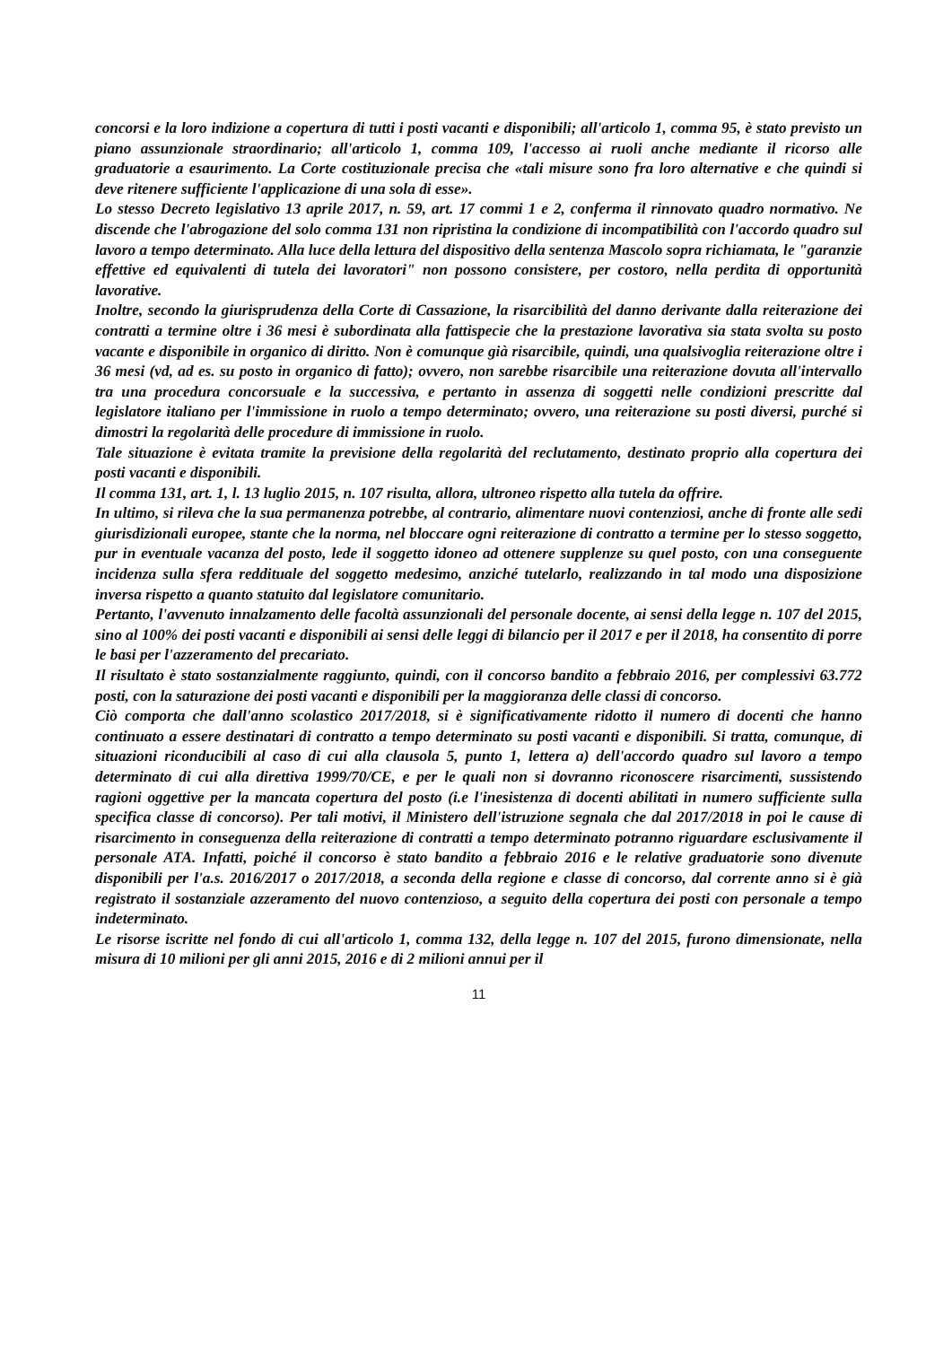concorsi e la loro indizione a copertura di tutti i posti vacanti e disponibili; all'articolo 1, comma 95, è stato previsto un piano assunzionale straordinario; all'articolo 1, comma 109, l'accesso ai ruoli anche mediante il ricorso alle graduatorie a esaurimento. La Corte costituzionale precisa che «tali misure sono fra loro alternative e che quindi si deve ritenere sufficiente l'applicazione di una sola di esse».
Lo stesso Decreto legislativo 13 aprile 2017, n. 59, art. 17 commi 1 e 2, conferma il rinnovato quadro normativo. Ne discende che l'abrogazione del solo comma 131 non ripristina la condizione di incompatibilità con l'accordo quadro sul lavoro a tempo determinato. Alla luce della lettura del dispositivo della sentenza Mascolo sopra richiamata, le "garanzie effettive ed equivalenti di tutela dei lavoratori" non possono consistere, per costoro, nella perdita di opportunità lavorative.
Inoltre, secondo la giurisprudenza della Corte di Cassazione, la risarcibilità del danno derivante dalla reiterazione dei contratti a termine oltre i 36 mesi è subordinata alla fattispecie che la prestazione lavorativa sia stata svolta su posto vacante e disponibile in organico di diritto. Non è comunque già risarcibile, quindi, una qualsivoglia reiterazione oltre i 36 mesi (vd, ad es. su posto in organico di fatto); ovvero, non sarebbe risarcibile una reiterazione dovuta all'intervallo tra una procedura concorsuale e la successiva, e pertanto in assenza di soggetti nelle condizioni prescritte dal legislatore italiano per l'immissione in ruolo a tempo determinato; ovvero, una reiterazione su posti diversi, purché si dimostri la regolarità delle procedure di immissione in ruolo.
Tale situazione è evitata tramite la previsione della regolarità del reclutamento, destinato proprio alla copertura dei posti vacanti e disponibili.
Il comma 131, art. 1, l. 13 luglio 2015, n. 107 risulta, allora, ultroneo rispetto alla tutela da offrire.
In ultimo, si rileva che la sua permanenza potrebbe, al contrario, alimentare nuovi contenziosi, anche di fronte alle sedi giurisdizionali europee, stante che la norma, nel bloccare ogni reiterazione di contratto a termine per lo stesso soggetto, pur in eventuale vacanza del posto, lede il soggetto idoneo ad ottenere supplenze su quel posto, con una conseguente incidenza sulla sfera reddituale del soggetto medesimo, anziché tutelarlo, realizzando in tal modo una disposizione inversa rispetto a quanto statuito dal legislatore comunitario.
Pertanto, l'avvenuto innalzamento delle facoltà assunzionali del personale docente, ai sensi della legge n. 107 del 2015, sino al 100% dei posti vacanti e disponibili ai sensi delle leggi di bilancio per il 2017 e per il 2018, ha consentito di porre le basi per l'azzeramento del precariato.
Il risultato è stato sostanzialmente raggiunto, quindi, con il concorso bandito a febbraio 2016, per complessivi 63.772 posti, con la saturazione dei posti vacanti e disponibili per la maggioranza delle classi di concorso.
Ciò comporta che dall'anno scolastico 2017/2018, si è significativamente ridotto il numero di docenti che hanno continuato a essere destinatari di contratto a tempo determinato su posti vacanti e disponibili. Si tratta, comunque, di situazioni riconducibili al caso di cui alla clausola 5, punto 1, lettera a) dell'accordo quadro sul lavoro a tempo determinato di cui alla direttiva 1999/70/CE, e per le quali non si dovranno riconoscere risarcimenti, sussistendo ragioni oggettive per la mancata copertura del posto (i.e l'inesistenza di docenti abilitati in numero sufficiente sulla specifica classe di concorso). Per tali motivi, il Ministero dell'istruzione segnala che dal 2017/2018 in poi le cause di risarcimento in conseguenza della reiterazione di contratti a tempo determinato potranno riguardare esclusivamente il personale ATA. Infatti, poiché il concorso è stato bandito a febbraio 2016 e le relative graduatorie sono divenute disponibili per l'a.s. 2016/2017 o 2017/2018, a seconda della regione e classe di concorso, dal corrente anno si è già registrato il sostanziale azzeramento del nuovo contenzioso, a seguito della copertura dei posti con personale a tempo indeterminato.
Le risorse iscritte nel fondo di cui all'articolo 1, comma 132, della legge n. 107 del 2015, furono dimensionate, nella misura di 10 milioni per gli anni 2015, 2016 e di 2 milioni annui per il
11